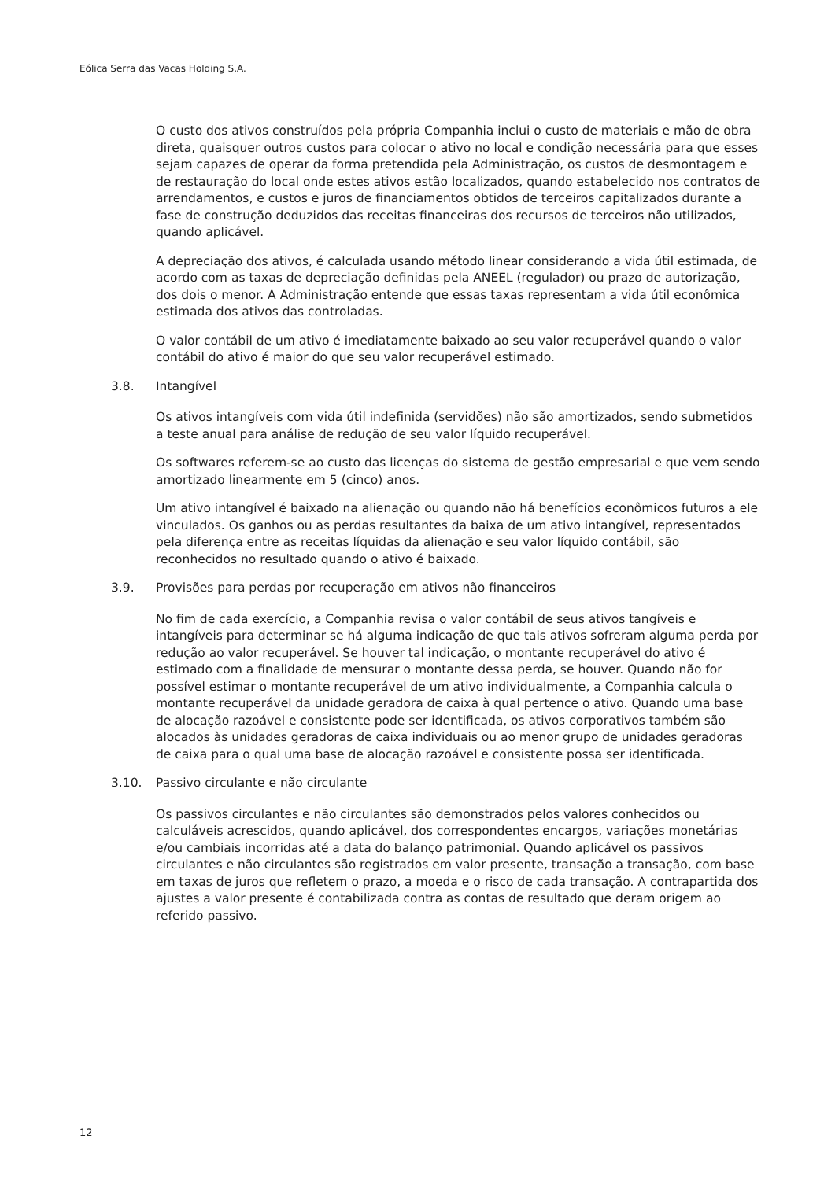Eólica Serra das Vacas Holding S.A.
O custo dos ativos construídos pela própria Companhia inclui o custo de materiais e mão de obra direta, quaisquer outros custos para colocar o ativo no local e condição necessária para que esses sejam capazes de operar da forma pretendida pela Administração, os custos de desmontagem e de restauração do local onde estes ativos estão localizados, quando estabelecido nos contratos de arrendamentos, e custos e juros de financiamentos obtidos de terceiros capitalizados durante a fase de construção deduzidos das receitas financeiras dos recursos de terceiros não utilizados, quando aplicável.
A depreciação dos ativos, é calculada usando método linear considerando a vida útil estimada, de acordo com as taxas de depreciação definidas pela ANEEL (regulador) ou prazo de autorização, dos dois o menor. A Administração entende que essas taxas representam a vida útil econômica estimada dos ativos das controladas.
O valor contábil de um ativo é imediatamente baixado ao seu valor recuperável quando o valor contábil do ativo é maior do que seu valor recuperável estimado.
3.8. Intangível
Os ativos intangíveis com vida útil indefinida (servidões) não são amortizados, sendo submetidos a teste anual para análise de redução de seu valor líquido recuperável.
Os softwares referem-se ao custo das licenças do sistema de gestão empresarial e que vem sendo amortizado linearmente em 5 (cinco) anos.
Um ativo intangível é baixado na alienação ou quando não há benefícios econômicos futuros a ele vinculados. Os ganhos ou as perdas resultantes da baixa de um ativo intangível, representados pela diferença entre as receitas líquidas da alienação e seu valor líquido contábil, são reconhecidos no resultado quando o ativo é baixado.
3.9. Provisões para perdas por recuperação em ativos não financeiros
No fim de cada exercício, a Companhia revisa o valor contábil de seus ativos tangíveis e intangíveis para determinar se há alguma indicação de que tais ativos sofreram alguma perda por redução ao valor recuperável. Se houver tal indicação, o montante recuperável do ativo é estimado com a finalidade de mensurar o montante dessa perda, se houver. Quando não for possível estimar o montante recuperável de um ativo individualmente, a Companhia calcula o montante recuperável da unidade geradora de caixa à qual pertence o ativo. Quando uma base de alocação razoável e consistente pode ser identificada, os ativos corporativos também são alocados às unidades geradoras de caixa individuais ou ao menor grupo de unidades geradoras de caixa para o qual uma base de alocação razoável e consistente possa ser identificada.
3.10. Passivo circulante e não circulante
Os passivos circulantes e não circulantes são demonstrados pelos valores conhecidos ou calculáveis acrescidos, quando aplicável, dos correspondentes encargos, variações monetárias e/ou cambiais incorridas até a data do balanço patrimonial. Quando aplicável os passivos circulantes e não circulantes são registrados em valor presente, transação a transação, com base em taxas de juros que refletem o prazo, a moeda e o risco de cada transação. A contrapartida dos ajustes a valor presente é contabilizada contra as contas de resultado que deram origem ao referido passivo.
12